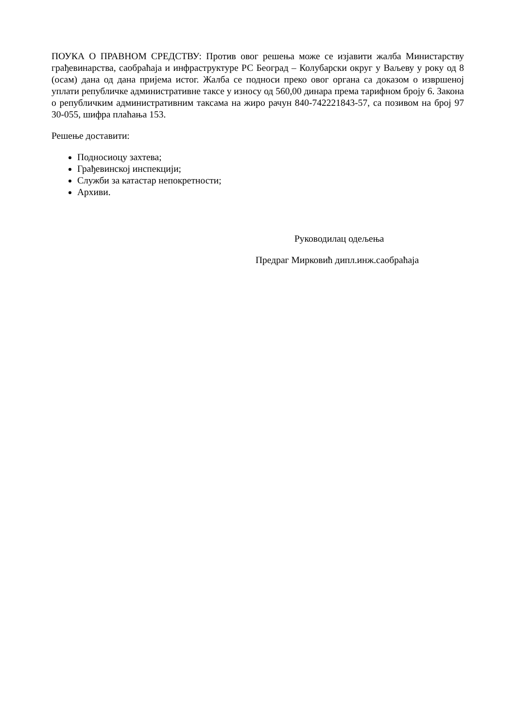ПОУКА О ПРАВНОМ СРЕДСТВУ: Против овог решења може се изјавити жалба Министарству грађевинарства, саобраћаја и инфраструктуре РС Београд – Колубарски округ у Ваљеву у року од 8 (осам) дана од дана пријема истог. Жалба се подноси преко овог органа са доказом о извршеној уплати републичке административне таксе у износу од 560,00 динара према тарифном броју 6. Закона о републичким административним таксама на жиро рачун 840-742221843-57, са позивом на број 97 30-055, шифра плаћања 153.
Решење доставити:
Подносиоцу захтева;
Грађевинској инспекцији;
Служби за катастар непокретности;
Архиви.
Руководилац одељења
Предраг Мирковић дипл.инж.саобраћаја